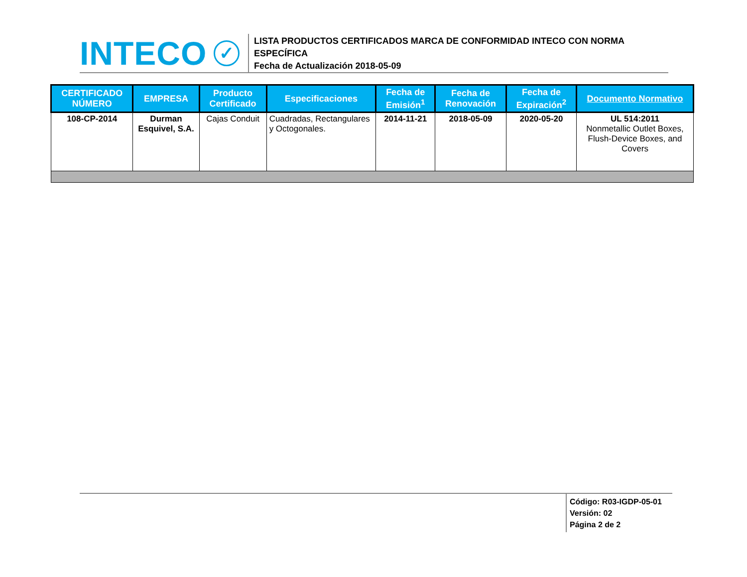INTECO
✓
LISTA PRODUCTOS CERTIFICADOS MARCA DE CONFORMIDAD INTECO CON NORMA ESPECÍFICA
Fecha de Actualización 2018-05-09
| CERTIFICADO NÚMERO | EMPRESA | Producto Certificado | Especificaciones | Fecha de Emisión<sup>1</sup> | Fecha de Renovación | Fecha de Expiración<sup>2</sup> | Documento Normativo |
| --- | --- | --- | --- | --- | --- | --- | --- |
| 108-CP-2014 | Durman Esquivel, S.A. | Cajas Conduit | Cuadradas, Rectangulares y Octogonales. | 2014-11-21 | 2018-05-09 | 2020-05-20 | UL 514:2011 Nonmetallic Outlet Boxes, Flush-Device Boxes, and Covers |
Código: R03-IGDP-05-01
Versión: 02
Página 2 de 2